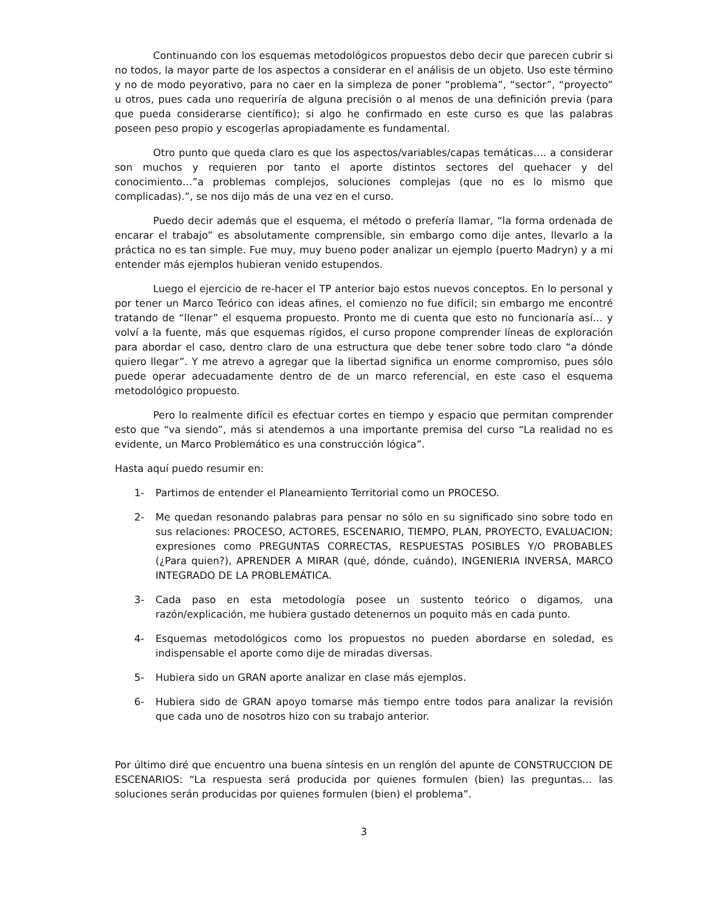Continuando con los esquemas metodológicos propuestos debo decir que parecen cubrir si no todos, la mayor parte de los aspectos a considerar en el análisis de un objeto. Uso este término y no de modo peyorativo, para no caer en la simpleza de poner “problema”, “sector”, “proyecto” u otros, pues cada uno requeriría de alguna precisión o al menos de una definición previa (para que pueda considerarse científico); si algo he confirmado en este curso es que las palabras poseen peso propio y escogerlas apropiadamente es fundamental.
Otro punto que queda claro es que los aspectos/variables/capas temáticas…. a considerar son muchos y requieren por tanto el aporte distintos sectores del quehacer y del conocimiento…”a problemas complejos, soluciones complejas (que no es lo mismo que complicadas).”, se nos dijo más de una vez en el curso.
Puedo decir además que el esquema, el método o prefería llamar, “la forma ordenada de encarar el trabajo” es absolutamente comprensible, sin embargo como dije antes, llevarlo a la práctica no es tan simple. Fue muy, muy bueno poder analizar un ejemplo (puerto Madryn) y a mi entender más ejemplos hubieran venido estupendos.
Luego el ejercicio de re-hacer el TP anterior bajo estos nuevos conceptos. En lo personal y por tener un Marco Teórico con ideas afines, el comienzo no fue difícil; sin embargo me encontré tratando de “llenar” el esquema propuesto. Pronto me di cuenta que esto no funcionaría así… y volví a la fuente, más que esquemas rígidos, el curso propone comprender líneas de exploración para abordar el caso, dentro claro de una estructura que debe tener sobre todo claro “a dónde quiero llegar”. Y me atrevo a agregar que la libertad significa un enorme compromiso, pues sólo puede operar adecuadamente dentro de de un marco referencial, en este caso el esquema metodológico propuesto.
Pero lo realmente difícil es efectuar cortes en tiempo y espacio que permitan comprender esto que “va siendo”, más si atendemos a una importante premisa del curso “La realidad no es evidente, un Marco Problemático es una construcción lógica”.
Hasta aquí puedo resumir en:
1- Partimos de entender el Planeamiento Territorial como un PROCESO.
2- Me quedan resonando palabras para pensar no sólo en su significado sino sobre todo en sus relaciones: PROCESO, ACTORES, ESCENARIO, TIEMPO, PLAN, PROYECTO, EVALUACION; expresiones como PREGUNTAS CORRECTAS, RESPUESTAS POSIBLES Y/O PROBABLES (¿Para quien?), APRENDER A MIRAR (qué, dónde, cuándo), INGENIERIA INVERSA, MARCO INTEGRADO DE LA PROBLEMÁTICA.
3- Cada paso en esta metodología posee un sustento teórico o digamos, una razón/explicación, me hubiera gustado detenernos un poquito más en cada punto.
4- Esquemas metodológicos como los propuestos no pueden abordarse en soledad, es indispensable el aporte como dije de miradas diversas.
5- Hubiera sido un GRAN aporte analizar en clase más ejemplos.
6- Hubiera sido de GRAN apoyo tomarse más tiempo entre todos para analizar la revisión que cada uno de nosotros hizo con su trabajo anterior.
Por último diré que encuentro una buena síntesis en un renglón del apunte de CONSTRUCCION DE ESCENARIOS: “La respuesta será producida por quienes formulen (bien) las preguntas… las soluciones serán producidas por quienes formulen (bien) el problema”.
3